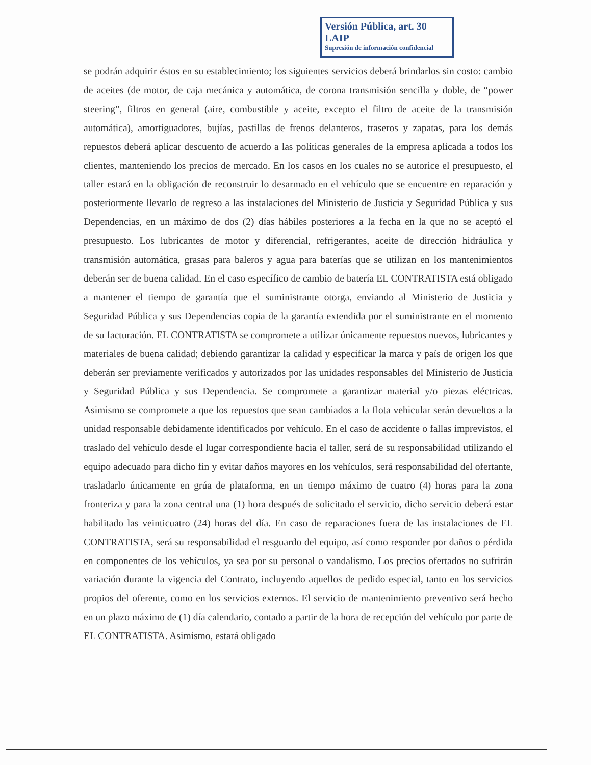Versión Pública, art. 30 LAIP
Supresión de información confidencial
se podrán adquirir éstos en su establecimiento; los siguientes servicios deberá brindarlos sin costo: cambio de aceites (de motor, de caja mecánica y automática, de corona transmisión sencilla y doble, de “power steering”, filtros en general (aire, combustible y aceite, excepto el filtro de aceite de la transmisión automática), amortiguadores, bujías, pastillas de frenos delanteros, traseros y zapatas, para los demás repuestos deberá aplicar descuento de acuerdo a las políticas generales de la empresa aplicada a todos los clientes, manteniendo los precios de mercado. En los casos en los cuales no se autorice el presupuesto, el taller estará en la obligación de reconstruir lo desarmado en el vehículo que se encuentre en reparación y posteriormente llevarlo de regreso a las instalaciones del Ministerio de Justicia y Seguridad Pública y sus Dependencias, en un máximo de dos (2) días hábiles posteriores a la fecha en la que no se aceptó el presupuesto. Los lubricantes de motor y diferencial, refrigerantes, aceite de dirección hidráulica y transmisión automática, grasas para baleros y agua para baterías que se utilizan en los mantenimientos deberán ser de buena calidad. En el caso específico de cambio de batería EL CONTRATISTA está obligado a mantener el tiempo de garantía que el suministrante otorga, enviando al Ministerio de Justicia y Seguridad Pública y sus Dependencias copia de la garantía extendida por el suministrante en el momento de su facturación. EL CONTRATISTA se compromete a utilizar únicamente repuestos nuevos, lubricantes y materiales de buena calidad; debiendo garantizar la calidad y especificar la marca y país de origen los que deberán ser previamente verificados y autorizados por las unidades responsables del Ministerio de Justicia y Seguridad Pública y sus Dependencia. Se compromete a garantizar material y/o piezas eléctricas. Asimismo se compromete a que los repuestos que sean cambiados a la flota vehicular serán devueltos a la unidad responsable debidamente identificados por vehículo. En el caso de accidente o fallas imprevistos, el traslado del vehículo desde el lugar correspondiente hacia el taller, será de su responsabilidad utilizando el equipo adecuado para dicho fin y evitar daños mayores en los vehículos, será responsabilidad del ofertante, trasladarlo únicamente en grúa de plataforma, en un tiempo máximo de cuatro (4) horas para la zona fronteriza y para la zona central una (1) hora después de solicitado el servicio, dicho servicio deberá estar habilitado las veinticuatro (24) horas del día. En caso de reparaciones fuera de las instalaciones de EL CONTRATISTA, será su responsabilidad el resguardo del equipo, así como responder por daños o pérdida en componentes de los vehículos, ya sea por su personal o vandalismo. Los precios ofertados no sufrirán variación durante la vigencia del Contrato, incluyendo aquellos de pedido especial, tanto en los servicios propios del oferente, como en los servicios externos. El servicio de mantenimiento preventivo será hecho en un plazo máximo de (1) día calendario, contado a partir de la hora de recepción del vehículo por parte de EL CONTRATISTA. Asimismo, estará obligado